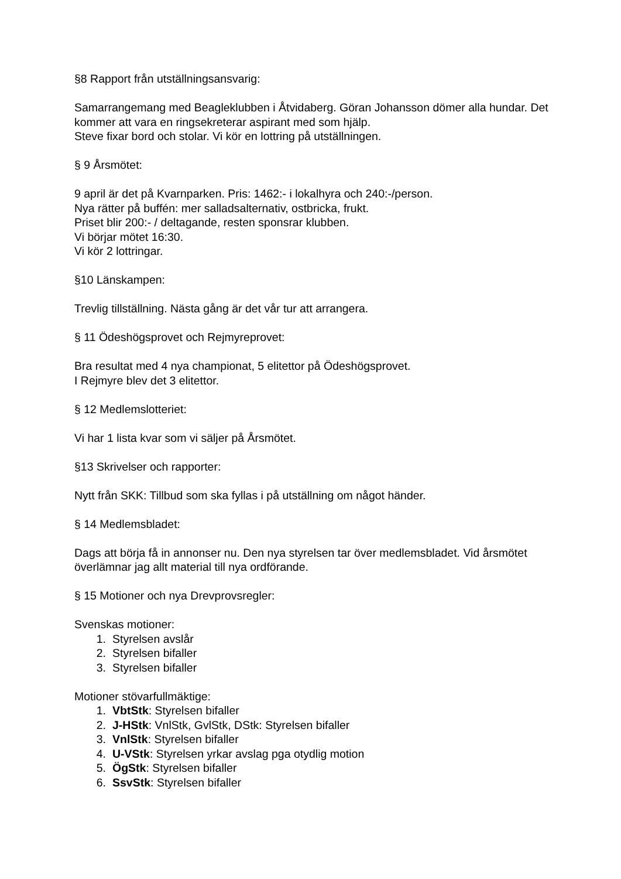§8 Rapport från utställningsansvarig:
Samarrangemang med Beagleklubben i Åtvidaberg. Göran Johansson dömer alla hundar. Det kommer att vara en ringsekreterar aspirant med som hjälp.
Steve fixar bord och stolar. Vi kör en lottring på utställningen.
§ 9 Årsmötet:
9 april är det på Kvarnparken. Pris: 1462:- i lokalhyra och 240:-/person.
Nya rätter på buffén: mer salladsalternativ, ostbricka, frukt.
Priset blir 200:- / deltagande, resten sponsrar klubben.
Vi börjar mötet 16:30.
Vi kör 2 lottringar.
§10 Länskampen:
Trevlig tillställning. Nästa gång är det vår tur att arrangera.
§ 11 Ödeshögsprovet och Rejmyreprovet:
Bra resultat med 4 nya championat, 5 elitettor på Ödeshögsprovet.
I Rejmyre blev det 3 elitettor.
§ 12 Medlemslotteriet:
Vi har 1 lista kvar som vi säljer på Årsmötet.
§13 Skrivelser och rapporter:
Nytt från SKK: Tillbud som ska fyllas i på utställning om något händer.
§ 14 Medlemsbladet:
Dags att börja få in annonser nu. Den nya styrelsen tar över medlemsbladet. Vid årsmötet överlämnar jag allt material till nya ordförande.
§ 15 Motioner och nya Drevprovsregler:
Svenskas motioner:
1. Styrelsen avslår
2. Styrelsen bifaller
3. Styrelsen bifaller
Motioner stövarfullmäktige:
1. VbtStk: Styrelsen bifaller
2. J-HStk: VnlStk, GvlStk, DStk: Styrelsen bifaller
3. VnlStk: Styrelsen bifaller
4. U-VStk: Styrelsen yrkar avslag pga otydlig motion
5. ÖgStk: Styrelsen bifaller
6. SsvStk: Styrelsen bifaller